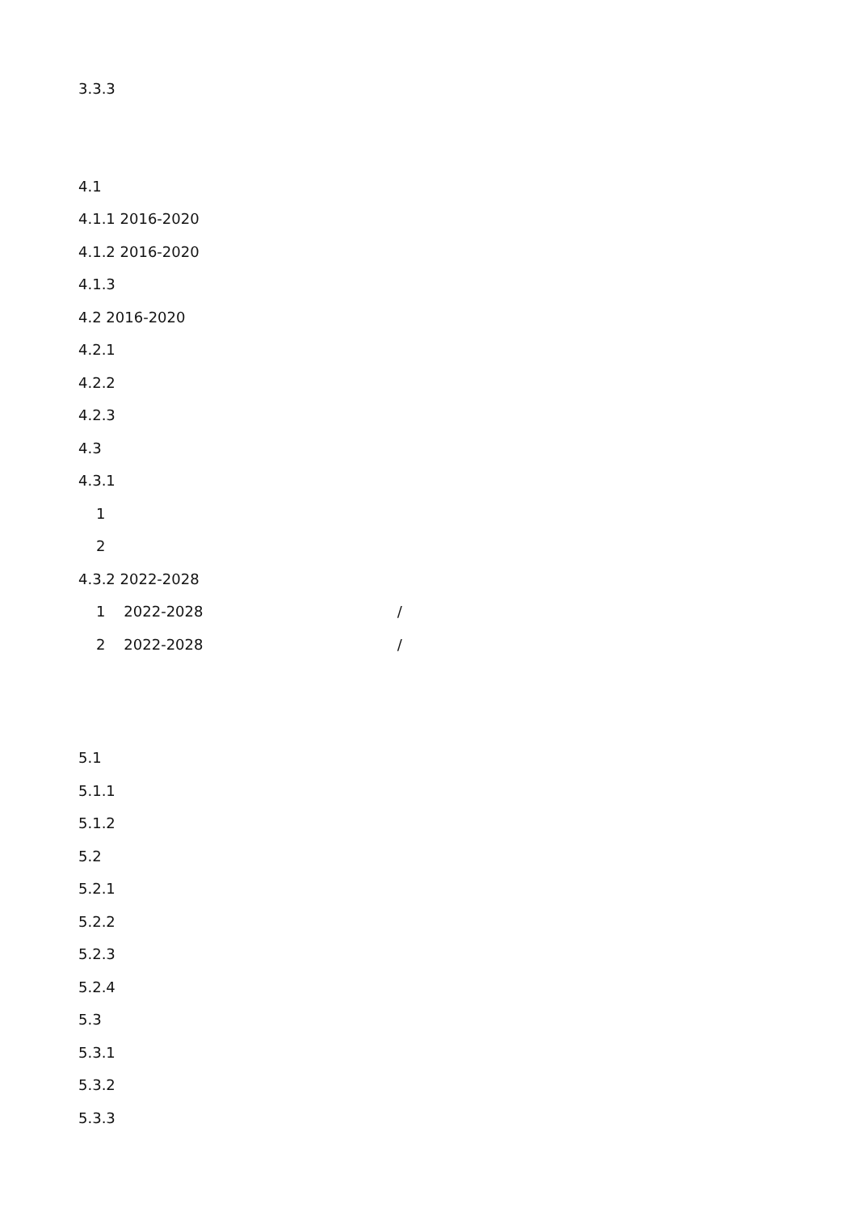3.3.3
4.1
4.1.1 2016-2020
4.1.2 2016-2020
4.1.3
4.2 2016-2020
4.2.1
4.2.2
4.2.3
4.3
4.3.1
1
2
4.3.2 2022-2028
1 2022-2028 /
2 2022-2028 /
5.1
5.1.1
5.1.2
5.2
5.2.1
5.2.2
5.2.3
5.2.4
5.3
5.3.1
5.3.2
5.3.3